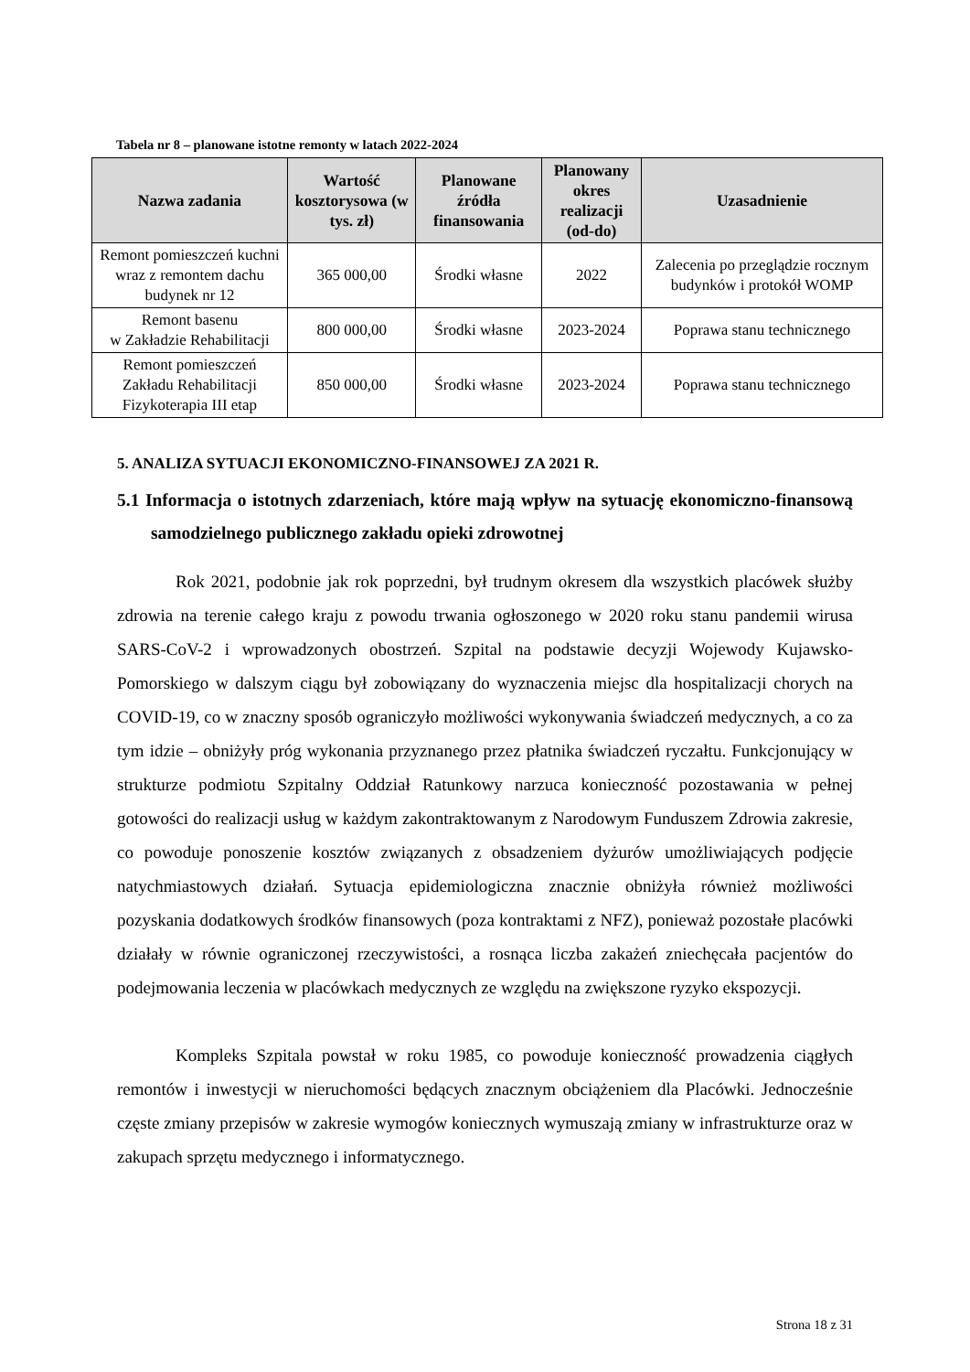Tabela nr 8 – planowane istotne remonty w latach 2022-2024
| Nazwa zadania | Wartość kosztorysowa (w tys. zł) | Planowane źródła finansowania | Planowany okres realizacji (od-do) | Uzasadnienie |
| --- | --- | --- | --- | --- |
| Remont pomieszczeń kuchni wraz z remontem dachu budynek nr 12 | 365 000,00 | Środki własne | 2022 | Zalecenia po przeglądzie rocznym budynków i protokół WOMP |
| Remont basenu w Zakładzie Rehabilitacji | 800 000,00 | Środki własne | 2023-2024 | Poprawa stanu technicznego |
| Remont pomieszczeń Zakładu Rehabilitacji Fizykoterapia III etap | 850 000,00 | Środki własne | 2023-2024 | Poprawa stanu technicznego |
5. ANALIZA SYTUACJI EKONOMICZNO-FINANSOWEJ ZA 2021 R.
5.1 Informacja o istotnych zdarzeniach, które mają wpływ na sytuację ekonomiczno-finansową samodzielnego publicznego zakładu opieki zdrowotnej
Rok 2021, podobnie jak rok poprzedni, był trudnym okresem dla wszystkich placówek służby zdrowia na terenie całego kraju z powodu trwania ogłoszonego w 2020 roku stanu pandemii wirusa SARS-CoV-2 i wprowadzonych obostrzeń. Szpital na podstawie decyzji Wojewody Kujawsko-Pomorskiego w dalszym ciągu był zobowiązany do wyznaczenia miejsc dla hospitalizacji chorych na COVID-19, co w znaczny sposób ograniczyło możliwości wykonywania świadczeń medycznych, a co za tym idzie – obniżyły próg wykonania przyznanego przez płatnika świadczeń ryczałtu. Funkcjonujący w strukturze podmiotu Szpitalny Oddział Ratunkowy narzuca konieczność pozostawania w pełnej gotowości do realizacji usług w każdym zakontraktowanym z Narodowym Funduszem Zdrowia zakresie, co powoduje ponoszenie kosztów związanych z obsadzeniem dyżurów umożliwiających podjęcie natychmiastowych działań. Sytuacja epidemiologiczna znacznie obniżyła również możliwości pozyskania dodatkowych środków finansowych (poza kontraktami z NFZ), ponieważ pozostałe placówki działały w równie ograniczonej rzeczywistości, a rosnąca liczba zakażeń zniechęcała pacjentów do podejmowania leczenia w placówkach medycznych ze względu na zwiększone ryzyko ekspozycji.
Kompleks Szpitala powstał w roku 1985, co powoduje konieczność prowadzenia ciągłych remontów i inwestycji w nieruchomości będących znacznym obciążeniem dla Placówki. Jednocześnie częste zmiany przepisów w zakresie wymogów koniecznych wymuszają zmiany w infrastrukturze oraz w zakupach sprzętu medycznego i informatycznego.
Strona 18 z 31